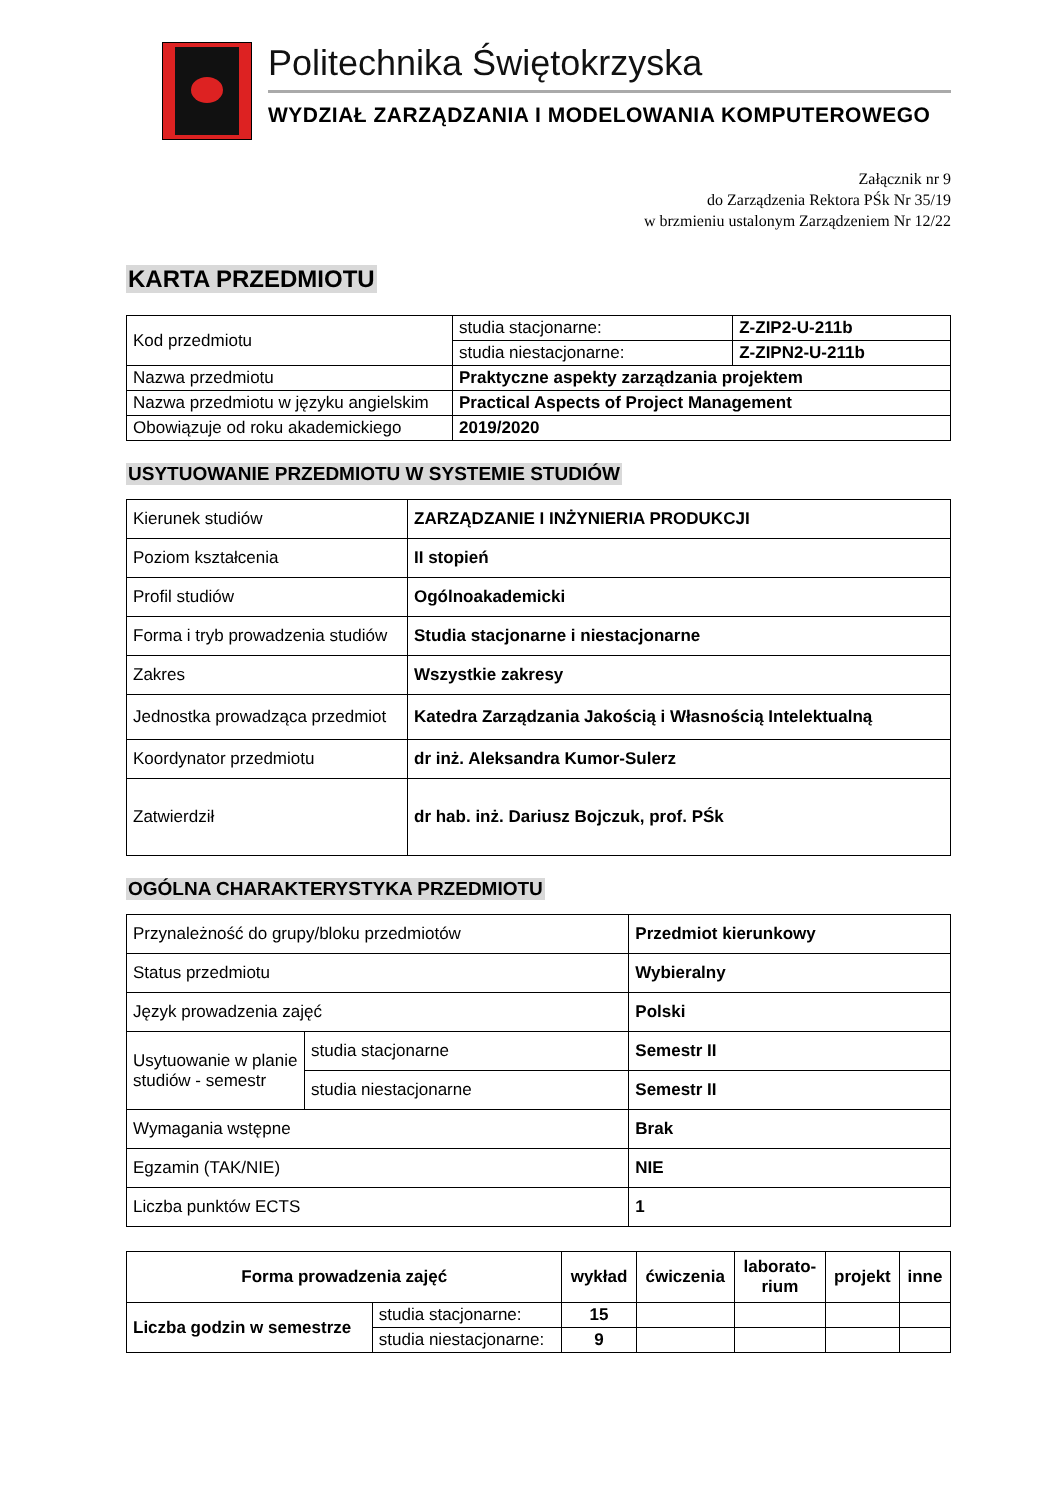Politechnika Świętokrzyska
WYDZIAŁ ZARZĄDZANIA I MODELOWANIA KOMPUTEROWEGO
Załącznik nr 9
do Zarządzenia Rektora PŚk Nr 35/19
w brzmieniu ustalonym Zarządzeniem Nr 12/22
KARTA PRZEDMIOTU
| Kod przedmiotu | studia stacjonarne: | Z-ZIP2-U-211b |
| | studia niestacjonarne: | Z-ZIPN2-U-211b |
| Nazwa przedmiotu | Praktyczne aspekty zarządzania projektem | |
| Nazwa przedmiotu w języku angielskim | Practical Aspects of Project Management | |
| Obowiązuje od roku akademickiego | 2019/2020 | |
USYTUOWANIE PRZEDMIOTU W SYSTEMIE STUDIÓW
| Kierunek studiów | ZARZĄDZANIE I INŻYNIERIA PRODUKCJI |
| Poziom kształcenia | II stopień |
| Profil studiów | Ogólnoakademicki |
| Forma i tryb prowadzenia studiów | Studia stacjonarne i niestacjonarne |
| Zakres | Wszystkie zakresy |
| Jednostka prowadząca przedmiot | Katedra Zarządzania Jakością i Własnością Intelektualną |
| Koordynator przedmiotu | dr inż. Aleksandra Kumor-Sulerz |
| Zatwierdził | dr hab. inż. Dariusz Bojczuk, prof. PŚk |
OGÓLNA CHARAKTERYSTYKA PRZEDMIOTU
| Przynależność do grupy/bloku przedmiotów | | Przedmiot kierunkowy |
| Status przedmiotu | | Wybieralny |
| Język prowadzenia zajęć | | Polski |
| Usytuowanie w planie studiów - semestr | studia stacjonarne | Semestr II |
| | studia niestacjonarne | Semestr II |
| Wymagania wstępne | | Brak |
| Egzamin (TAK/NIE) | | NIE |
| Liczba punktów ECTS | | 1 |
| Forma prowadzenia zajęć | | wykład | ćwiczenia | laborato- rium | projekt | inne |
| --- | --- | --- | --- | --- | --- | --- |
| Liczba godzin w semestrze | studia stacjonarne: | 15 | | | | |
| | studia niestacjonarne: | 9 | | | | |